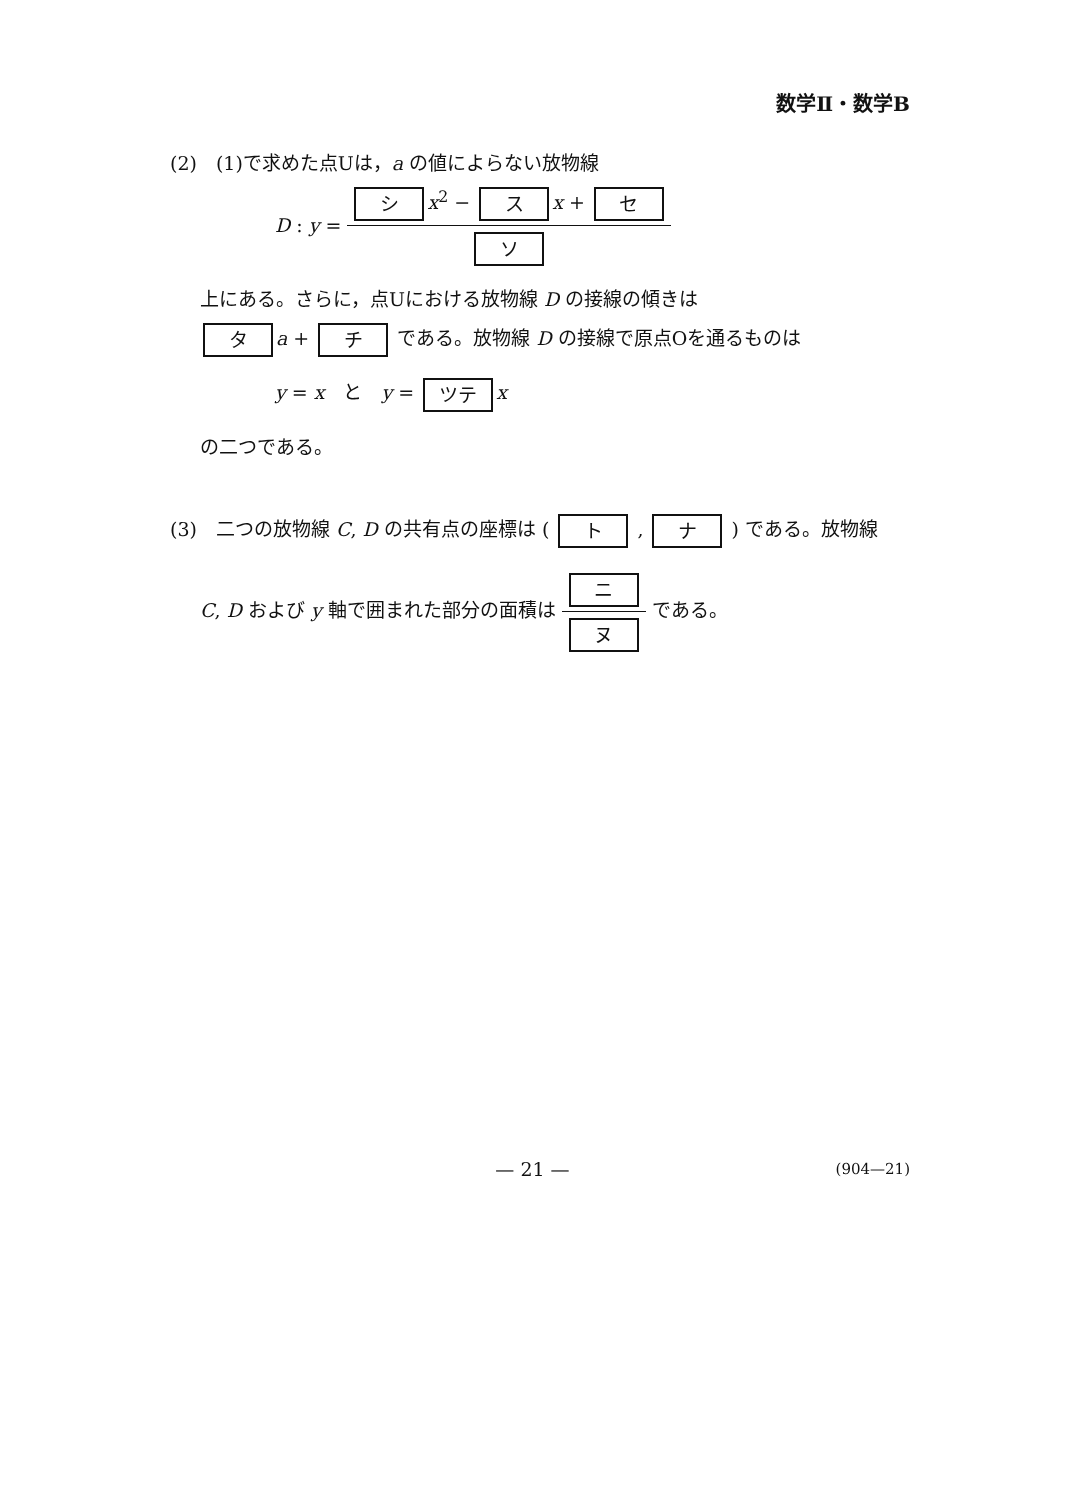数学Ⅱ・数学B
(2)　(1)で求めた点Uは，a の値によらない放物線
D : y = シ x<sup>2</sup> − ス x + セ ソ
上にある。さらに，点Uにおける放物線 D の接線の傾きは
タ a + チ である。放物線 D の接線で原点Oを通るものは
y = x　と　y = ツテ x
の二つである。
(3)　二つの放物線 C, D の共有点の座標は ( ト , ナ ) である。放物線
C, D および y 軸で囲まれた部分の面積は ニ ヌ である。
— 21 — (904—21)